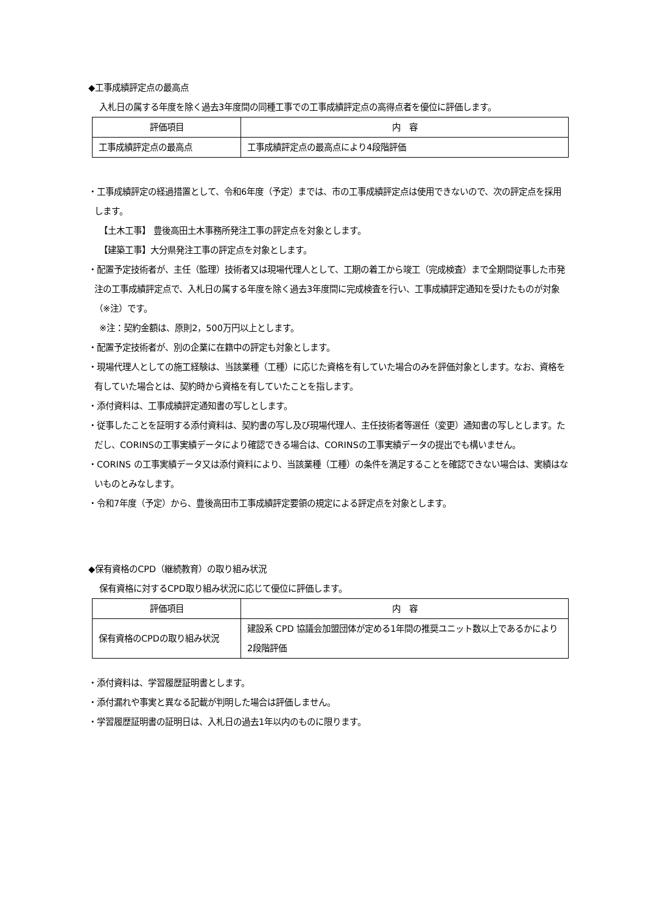◆工事成績評定点の最高点
入札日の属する年度を除く過去3年度間の同種工事での工事成績評定点の高得点者を優位に評価します。
| 評価項目 | 内 容 |
| --- | --- |
| 工事成績評定点の最高点 | 工事成績評定点の最高点により4段階評価 |
・工事成績評定の経過措置として、令和6年度（予定）までは、市の工事成績評定点は使用できないので、次の評定点を採用します。
【土木工事】 豊後高田土木事務所発注工事の評定点を対象とします。
【建築工事】大分県発注工事の評定点を対象とします。
・配置予定技術者が、主任（監理）技術者又は現場代理人として、工期の着工から竣工（完成検査）まで全期間従事した市発注の工事成績評定点で、入札日の属する年度を除く過去3年度間に完成検査を行い、工事成績評定通知を受けたものが対象（※注）です。
※注：契約金額は、原則2，500万円以上とします。
・配置予定技術者が、別の企業に在籍中の評定も対象とします。
・現場代理人としての施工経験は、当該業種（工種）に応じた資格を有していた場合のみを評価対象とします。なお、資格を有していた場合とは、契約時から資格を有していたことを指します。
・添付資料は、工事成績評定通知書の写しとします。
・従事したことを証明する添付資料は、契約書の写し及び現場代理人、主任技術者等選任（変更）通知書の写しとします。ただし、CORINSの工事実績データにより確認できる場合は、CORINSの工事実績データの提出でも構いません。
・CORINS の工事実績データ又は添付資料により、当該業種（工種）の条件を満足することを確認できない場合は、実績はないものとみなします。
・令和7年度（予定）から、豊後高田市工事成績評定要領の規定による評定点を対象とします。
◆保有資格のCPD（継続教育）の取り組み状況
保有資格に対するCPD取り組み状況に応じて優位に評価します。
| 評価項目 | 内 容 |
| --- | --- |
| 保有資格のCPDの取り組み状況 | 建設系 CPD 協議会加盟団体が定める1年間の推奨ユニット数以上であるかにより2段階評価 |
・添付資料は、学習履歴証明書とします。
・添付漏れや事実と異なる記載が判明した場合は評価しません。
・学習履歴証明書の証明日は、入札日の過去1年以内のものに限ります。